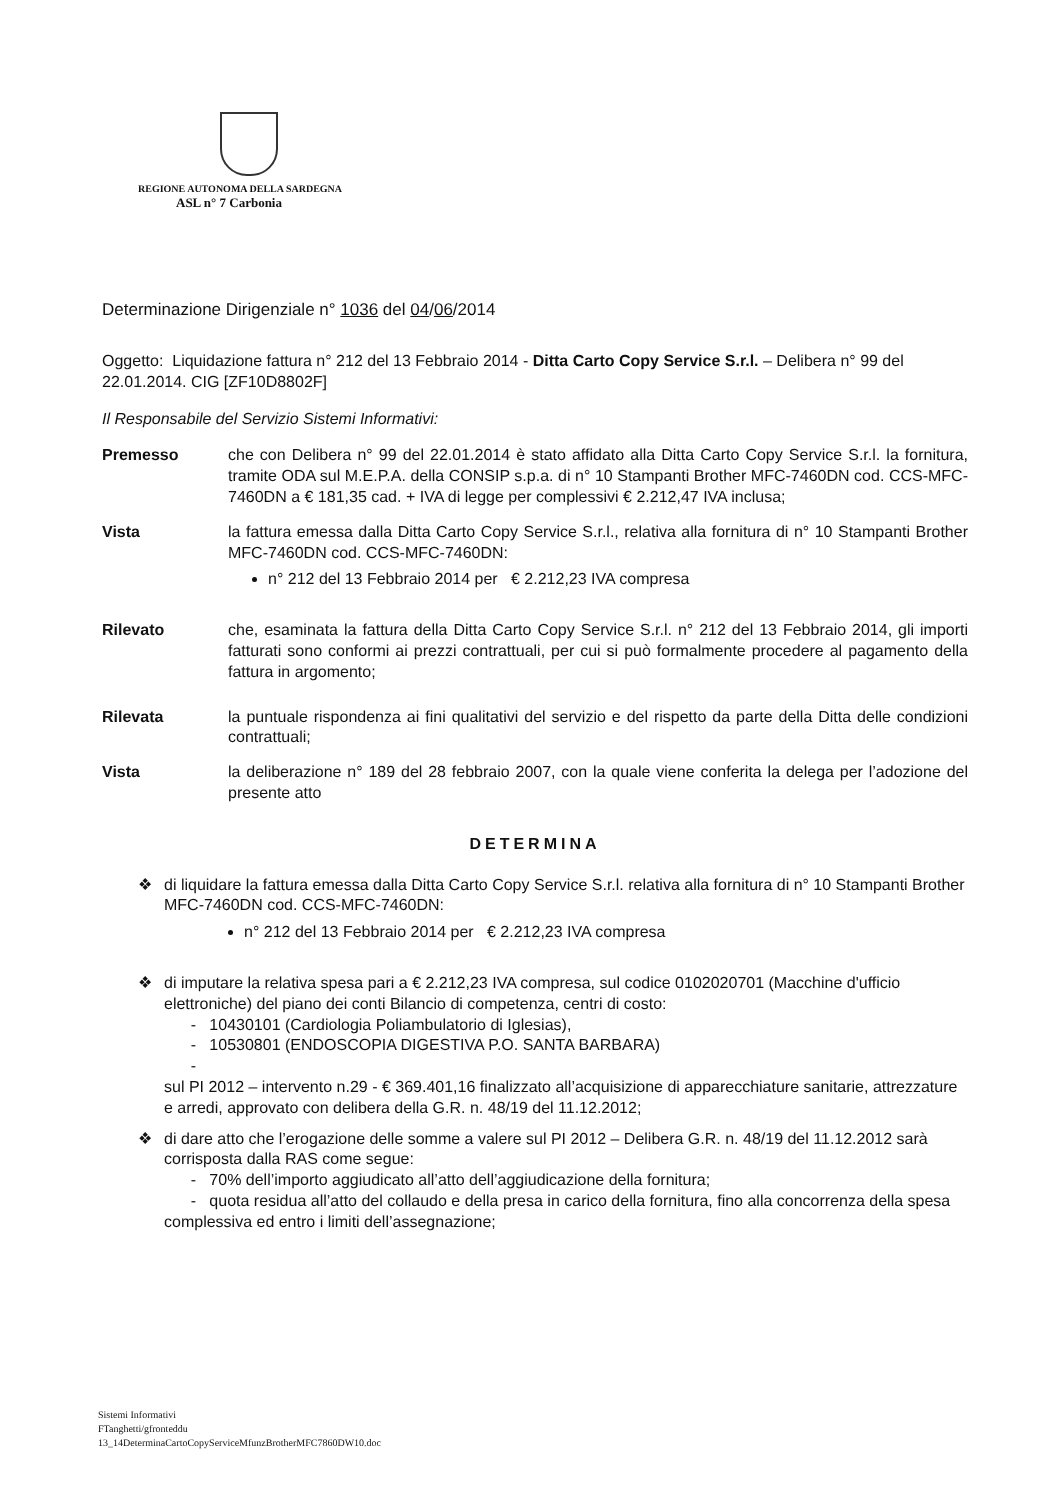REGIONE AUTONOMA DELLA SARDEGNA
ASL n° 7 Carbonia
Determinazione Dirigenziale n° 1036 del 04/06/2014
Oggetto: Liquidazione fattura n° 212 del 13 Febbraio 2014 - Ditta Carto Copy Service S.r.l. – Delibera n° 99 del 22.01.2014. CIG [ZF10D8802F]
Il Responsabile del Servizio Sistemi Informativi:
Premesso che con Delibera n° 99 del 22.01.2014 è stato affidato alla Ditta Carto Copy Service S.r.l. la fornitura, tramite ODA sul M.E.P.A. della CONSIP s.p.a. di n° 10 Stampanti Brother MFC-7460DN cod. CCS-MFC-7460DN a € 181,35 cad. + IVA di legge per complessivi € 2.212,47 IVA inclusa;
Vista la fattura emessa dalla Ditta Carto Copy Service S.r.l., relativa alla fornitura di n° 10 Stampanti Brother MFC-7460DN cod. CCS-MFC-7460DN:
n° 212 del 13 Febbraio 2014 per € 2.212,23 IVA compresa
Rilevato che, esaminata la fattura della Ditta Carto Copy Service S.r.l. n° 212 del 13 Febbraio 2014, gli importi fatturati sono conformi ai prezzi contrattuali, per cui si può formalmente procedere al pagamento della fattura in argomento;
Rilevata la puntuale rispondenza ai fini qualitativi del servizio e del rispetto da parte della Ditta delle condizioni contrattuali;
Vista la deliberazione n° 189 del 28 febbraio 2007, con la quale viene conferita la delega per l’adozione del presente atto
DETERMINA
❖ di liquidare la fattura emessa dalla Ditta Carto Copy Service S.r.l. relativa alla fornitura di n° 10 Stampanti Brother MFC-7460DN cod. CCS-MFC-7460DN:
n° 212 del 13 Febbraio 2014 per € 2.212,23 IVA compresa
❖ di imputare la relativa spesa pari a € 2.212,23 IVA compresa, sul codice 0102020701 (Macchine d'ufficio elettroniche) del piano dei conti Bilancio di competenza, centri di costo:
- 10430101 (Cardiologia Poliambulatorio di Iglesias),
- 10530801 (ENDOSCOPIA DIGESTIVA P.O. SANTA BARBARA)
-
sul PI 2012 – intervento n.29 - € 369.401,16 finalizzato all’acquisizione di apparecchiature sanitarie, attrezzature e arredi, approvato con delibera della G.R. n. 48/19 del 11.12.2012;
❖ di dare atto che l’erogazione delle somme a valere sul PI 2012 – Delibera G.R. n. 48/19 del 11.12.2012 sarà corrisposta dalla RAS come segue:
- 70% dell’importo aggiudicato all’atto dell’aggiudicazione della fornitura;
- quota residua all’atto del collaudo e della presa in carico della fornitura, fino alla concorrenza della spesa complessiva ed entro i limiti dell’assegnazione;
Sistemi Informativi
FTanghetti/gfronteddu
13_14DeterminaCartoCopyServiceMfunzBrotherMFC7860DW10.doc